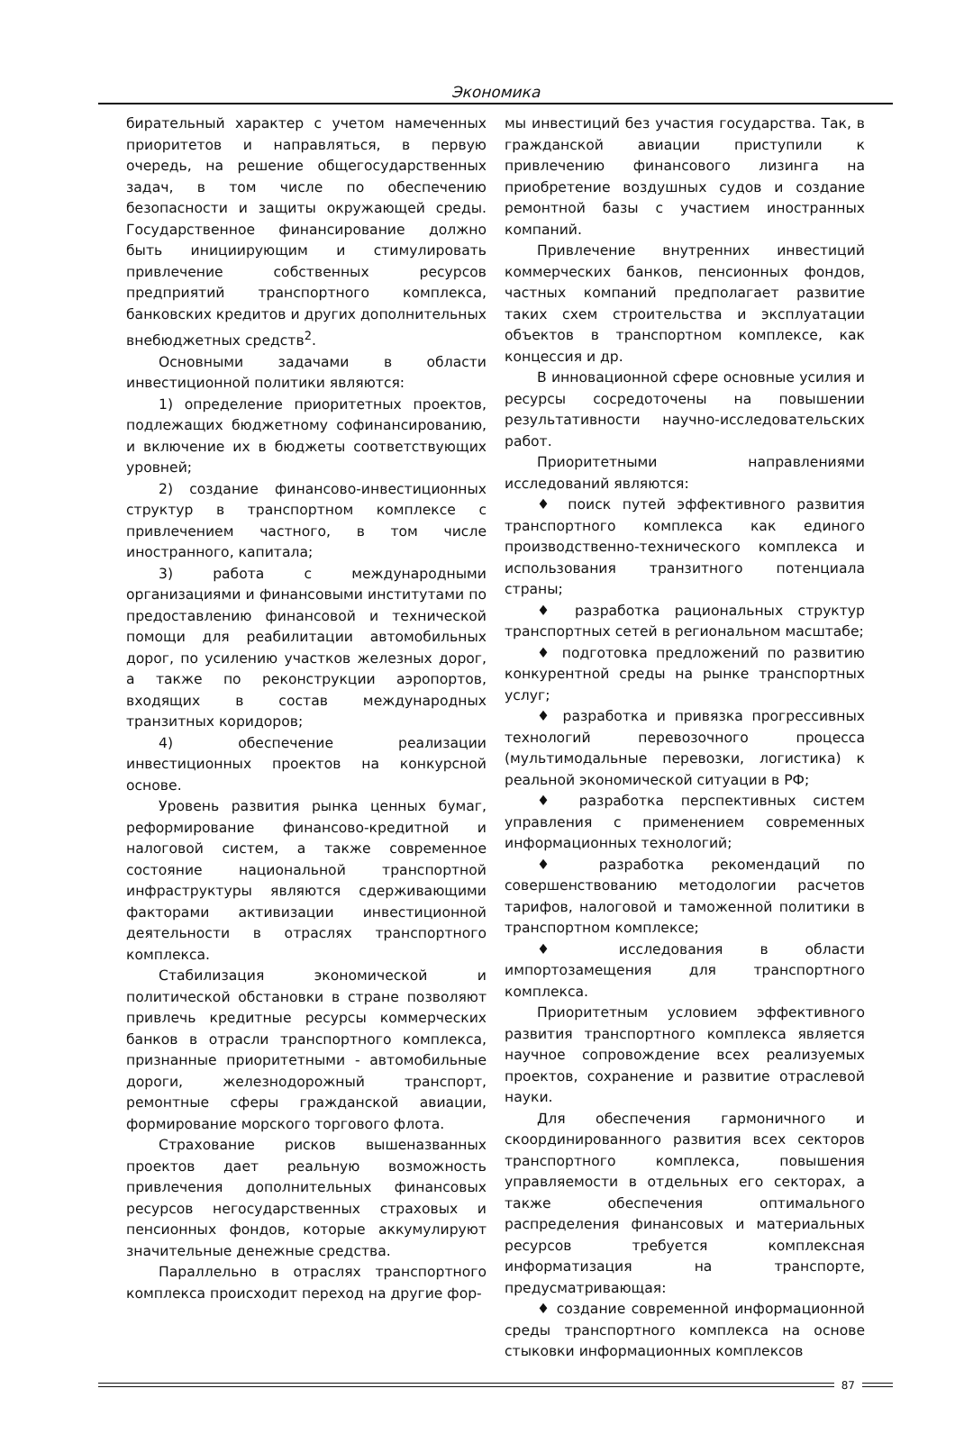Экономика
бирательный характер с учетом намеченных приоритетов и направляться, в первую очередь, на решение общегосударственных задач, в том числе по обеспечению безопасности и защиты окружающей среды. Государственное финансирование должно быть инициирующим и стимулировать привлечение собственных ресурсов предприятий транспортного комплекса, банковских кредитов и других дополнительных внебюджетных средств<sup>2</sup>.
Основными задачами в области инвестиционной политики являются:
1) определение приоритетных проектов, подлежащих бюджетному софинансированию, и включение их в бюджеты соответствующих уровней;
2) создание финансово-инвестиционных структур в транспортном комплексе с привлечением частного, в том числе иностранного, капитала;
3) работа с международными организациями и финансовыми институтами по предоставлению финансовой и технической помощи для реабилитации автомобильных дорог, по усилению участков железных дорог, а также по реконструкции аэропортов, входящих в состав международных транзитных коридоров;
4) обеспечение реализации инвестиционных проектов на конкурсной основе.
Уровень развития рынка ценных бумаг, реформирование финансово-кредитной и налоговой систем, а также современное состояние национальной транспортной инфраструктуры являются сдерживающими факторами активизации инвестиционной деятельности в отраслях транспортного комплекса.
Стабилизация экономической и политической обстановки в стране позволяют привлечь кредитные ресурсы коммерческих банков в отрасли транспортного комплекса, признанные приоритетными - автомобильные дороги, железнодорожный транспорт, ремонтные сферы гражданской авиации, формирование морского торгового флота.
Страхование рисков вышеназванных проектов дает реальную возможность привлечения дополнительных финансовых ресурсов негосударственных страховых и пенсионных фондов, которые аккумулируют значительные денежные средства.
Параллельно в отраслях транспортного комплекса происходит переход на другие фор-
мы инвестиций без участия государства. Так, в гражданской авиации приступили к привлечению финансового лизинга на приобретение воздушных судов и создание ремонтной базы с участием иностранных компаний.
Привлечение внутренних инвестиций коммерческих банков, пенсионных фондов, частных компаний предполагает развитие таких схем строительства и эксплуатации объектов в транспортном комплексе, как концессия и др.
В инновационной сфере основные усилия и ресурсы сосредоточены на повышении результативности научно-исследовательских работ.
Приоритетными направлениями исследований являются:
♦ поиск путей эффективного развития транспортного комплекса как единого производственно-технического комплекса и использования транзитного потенциала страны;
♦ разработка рациональных структур транспортных сетей в региональном масштабе;
♦ подготовка предложений по развитию конкурентной среды на рынке транспортных услуг;
♦ разработка и привязка прогрессивных технологий перевозочного процесса (мультимодальные перевозки, логистика) к реальной экономической ситуации в РФ;
♦ разработка перспективных систем управления с применением современных информационных технологий;
♦ разработка рекомендаций по совершенствованию методологии расчетов тарифов, налоговой и таможенной политики в транспортном комплексе;
♦ исследования в области импортозамещения для транспортного комплекса.
Приоритетным условием эффективного развития транспортного комплекса является научное сопровождение всех реализуемых проектов, сохранение и развитие отраслевой науки.
Для обеспечения гармоничного и скоординированного развития всех секторов транспортного комплекса, повышения управляемости в отдельных его секторах, а также обеспечения оптимального распределения финансовых и материальных ресурсов требуется комплексная информатизация на транспорте, предусматривающая:
♦ создание современной информационной среды транспортного комплекса на основе стыковки информационных комплексов
87